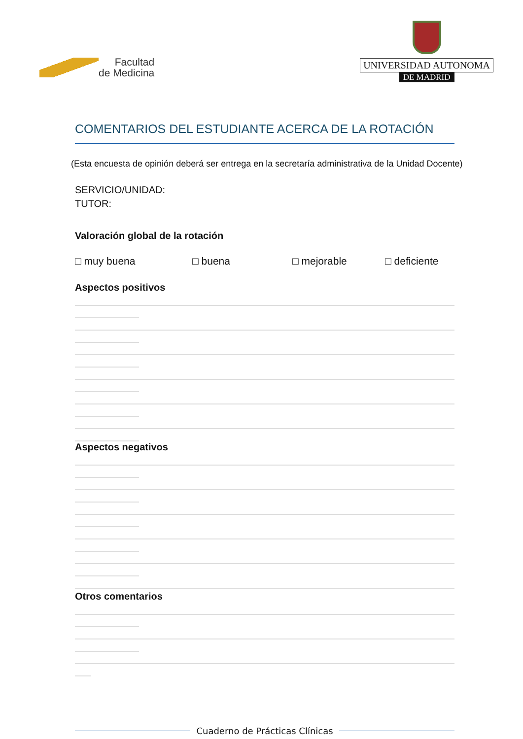Facultad
de Medicina
UNIVERSIDAD AUTONOMA
DE MADRID
COMENTARIOS DEL ESTUDIANTE ACERCA DE LA ROTACIÓN
(Esta encuesta de opinión deberá ser entrega en la secretaría administrativa de la Unidad Docente)
SERVICIO/UNIDAD:
TUTOR:
Valoración global de la rotación
□ muy buena □ buena □ mejorable □ deficiente
Aspectos positivos
Aspectos negativos
Otros comentarios
Cuaderno de Prácticas Clínicas